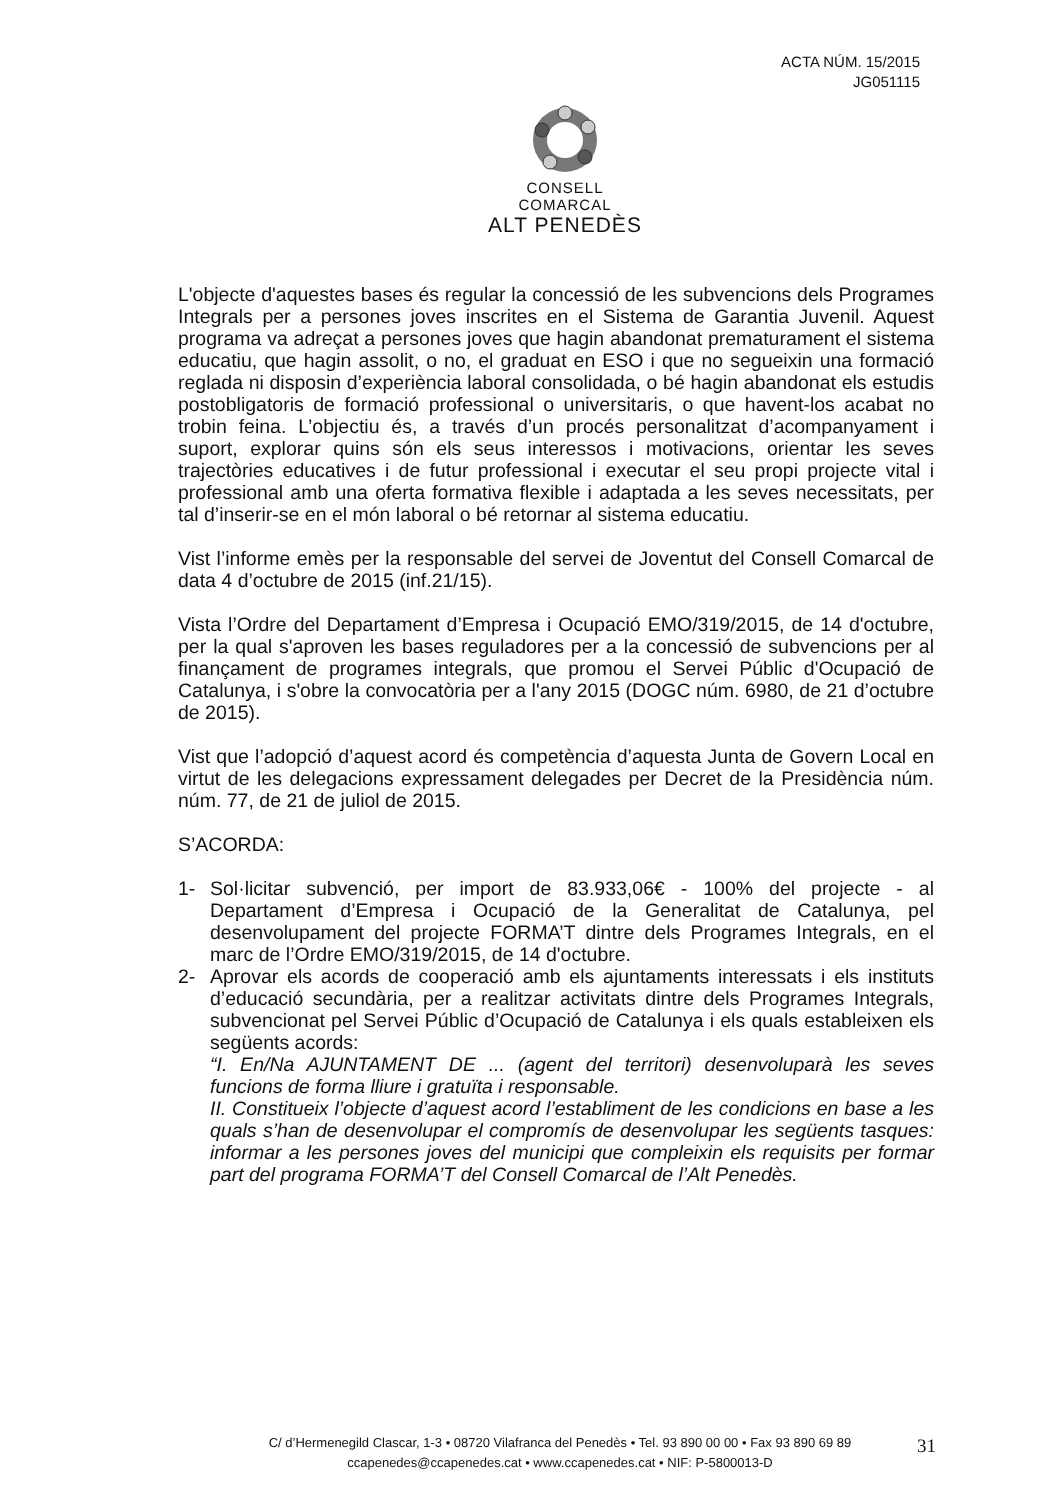ACTA NÚM. 15/2015
JG051115
CONSELL COMARCAL
ALT PENEDÈS
L'objecte d'aquestes bases és regular la concessió de les subvencions dels Programes Integrals per a persones joves inscrites en el Sistema de Garantia Juvenil. Aquest programa va adreçat a persones joves que hagin abandonat prematurament el sistema educatiu, que hagin assolit, o no, el graduat en ESO i que no segueixin una formació reglada ni disposin d’experiència laboral consolidada, o bé hagin abandonat els estudis postobligatoris de formació professional o universitaris, o que havent-los acabat no trobin feina. L’objectiu és, a través d’un procés personalitzat d’acompanyament i suport, explorar quins són els seus interessos i motivacions, orientar les seves trajectòries educatives i de futur professional i executar el seu propi projecte vital i professional amb una oferta formativa flexible i adaptada a les seves necessitats, per tal d’inserir-se en el món laboral o bé retornar al sistema educatiu.
Vist l’informe emès per la responsable del servei de Joventut del Consell Comarcal de data 4 d’octubre de 2015 (inf.21/15).
Vista l’Ordre del Departament d’Empresa i Ocupació EMO/319/2015, de 14 d'octubre, per la qual s'aproven les bases reguladores per a la concessió de subvencions per al finançament de programes integrals, que promou el Servei Públic d'Ocupació de Catalunya, i s'obre la convocatòria per a l'any 2015 (DOGC núm. 6980, de 21 d’octubre de 2015).
Vist que l’adopció d’aquest acord és competència d’aquesta Junta de Govern Local en virtut de les delegacions expressament delegades per Decret de la Presidència núm. núm. 77, de 21 de juliol de 2015.
S’ACORDA:
1- Sol·licitar subvenció, per import de 83.933,06€ - 100% del projecte - al Departament d’Empresa i Ocupació de la Generalitat de Catalunya, pel desenvolupament del projecte FORMA’T dintre dels Programes Integrals, en el marc de l’Ordre EMO/319/2015, de 14 d'octubre.
2- Aprovar els acords de cooperació amb els ajuntaments interessats i els instituts d’educació secundària, per a realitzar activitats dintre dels Programes Integrals, subvencionat pel Servei Públic d’Ocupació de Catalunya i els quals estableixen els següents acords:
“I. En/Na AJUNTAMENT DE ... (agent del territori) desenvoluparà les seves funcions de forma lliure i gratuïta i responsable.
II. Constitueix l’objecte d’aquest acord l’establiment de les condicions en base a les quals s’han de desenvolupar el compromís de desenvolupar les següents tasques: informar a les persones joves del municipi que compleixin els requisits per formar part del programa FORMA’T del Consell Comarcal de l’Alt Penedès.
C/ d’Hermenegild Clascar, 1-3 • 08720 Vilafranca del Penedès • Tel. 93 890 00 00 • Fax 93 890 69 89
ccapenedes@ccapenedes.cat • www.ccapenedes.cat • NIF: P-5800013-D
31